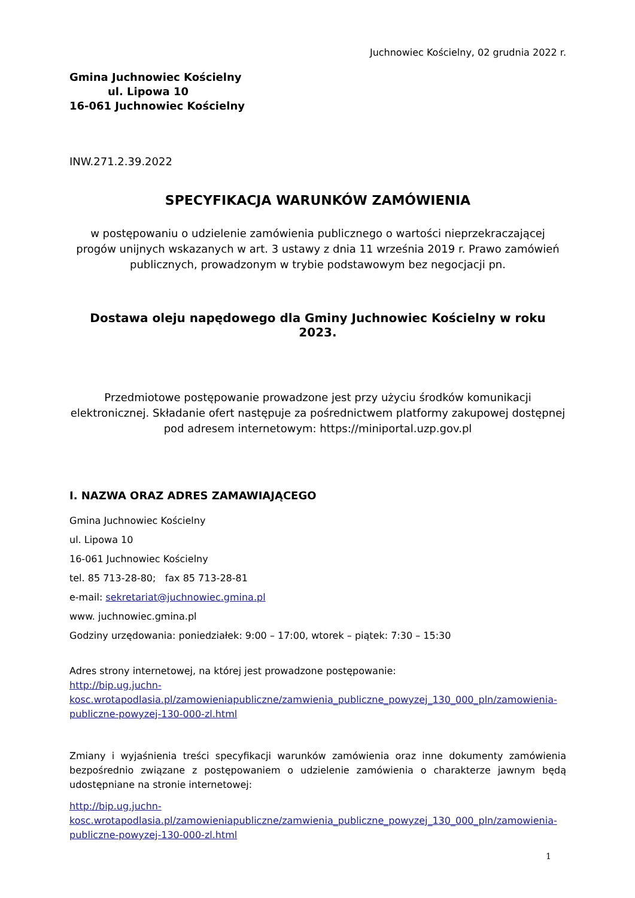Juchnowiec Kościelny, 02 grudnia 2022 r.
Gmina Juchnowiec Kościelny
ul. Lipowa 10
16-061 Juchnowiec Kościelny
INW.271.2.39.2022
SPECYFIKACJA WARUNKÓW ZAMÓWIENIA
w postępowaniu o udzielenie zamówienia publicznego o wartości nieprzekraczającej progów unijnych wskazanych w art. 3 ustawy z dnia 11 września 2019 r. Prawo zamówień publicznych, prowadzonym w trybie podstawowym bez negocjacji pn.
Dostawa oleju napędowego dla Gminy Juchnowiec Kościelny w roku 2023.
Przedmiotowe postępowanie prowadzone jest przy użyciu środków komunikacji elektronicznej. Składanie ofert następuje za pośrednictwem platformy zakupowej dostępnej pod adresem internetowym: https://miniportal.uzp.gov.pl
I. NAZWA ORAZ ADRES ZAMAWIAJĄCEGO
Gmina Juchnowiec Kościelny
ul. Lipowa 10
16-061 Juchnowiec Kościelny
tel. 85 713-28-80; fax 85 713-28-81
e-mail: sekretariat@juchnowiec.gmina.pl
www. juchnowiec.gmina.pl
Godziny urzędowania: poniedziałek: 9:00 – 17:00, wtorek – piątek: 7:30 – 15:30
Adres strony internetowej, na której jest prowadzone postępowanie:
http://bip.ug.juchn-
kosc.wrotapodlasia.pl/zamowieniapubliczne/zamwienia_publiczne_powyzej_130_000_pln/zamowienia-publiczne-powyzej-130-000-zl.html
Zmiany i wyjaśnienia treści specyfikacji warunków zamówienia oraz inne dokumenty zamówienia bezpośrednio związane z postępowaniem o udzielenie zamówienia o charakterze jawnym będą udostępniane na stronie internetowej:
http://bip.ug.juchn-
kosc.wrotapodlasia.pl/zamowieniapubliczne/zamwienia_publiczne_powyzej_130_000_pln/zamowienia-publiczne-powyzej-130-000-zl.html
1